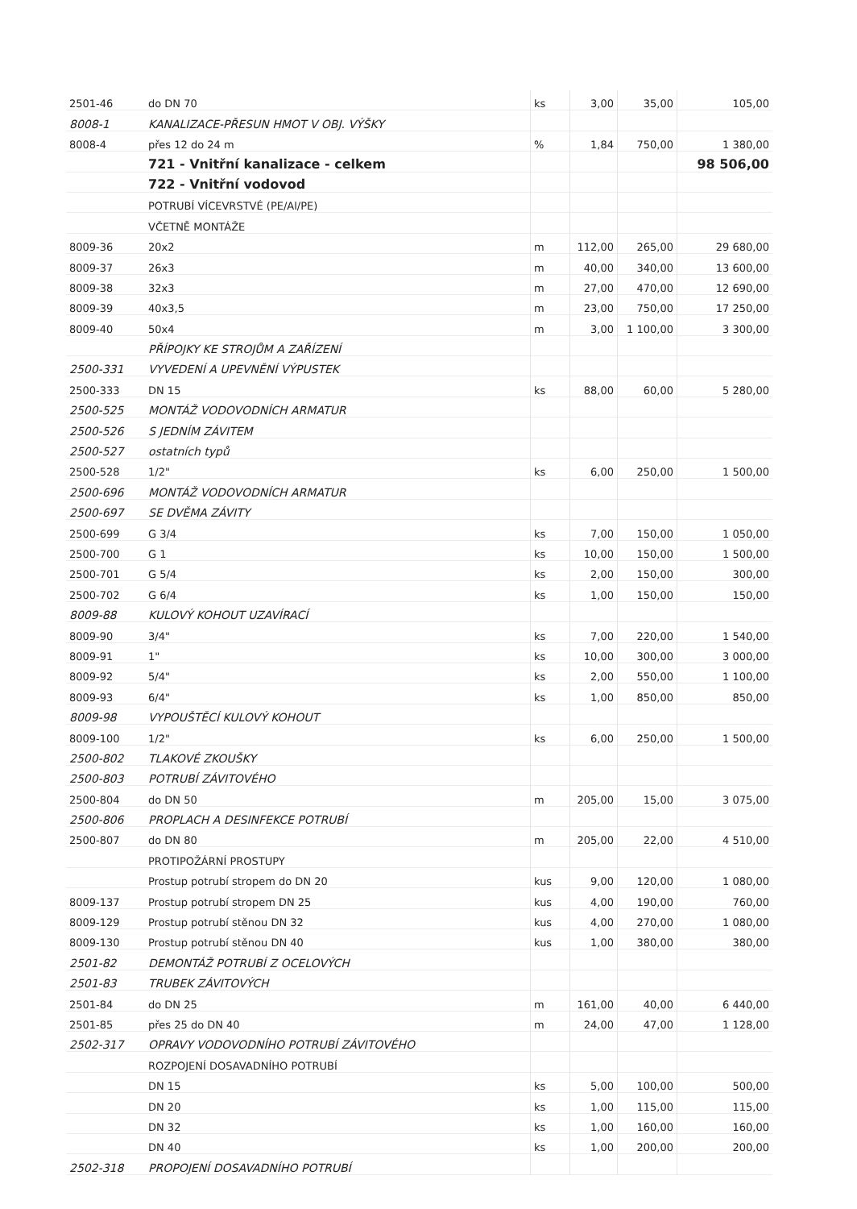| 2501-46 | do DN 70 | ks | 3,00 | 35,00 | 105,00 |
| 8008-1 | KANALIZACE-PŘESUN HMOT V OBJ. VÝŠKY | | | | |
| 8008-4 | přes 12 do 24 m | % | 1,84 | 750,00 | 1 380,00 |
| | 721 - Vnitřní kanalizace - celkem | | | | 98 506,00 |
| | 722 - Vnitřní vodovod | | | | |
| | POTRUBÍ VÍCEVRSTVÉ (PE/Al/PE) | | | | |
| | VČETNĚ MONTÁŽE | | | | |
| 8009-36 | 20x2 | m | 112,00 | 265,00 | 29 680,00 |
| 8009-37 | 26x3 | m | 40,00 | 340,00 | 13 600,00 |
| 8009-38 | 32x3 | m | 27,00 | 470,00 | 12 690,00 |
| 8009-39 | 40x3,5 | m | 23,00 | 750,00 | 17 250,00 |
| 8009-40 | 50x4 | m | 3,00 | 1 100,00 | 3 300,00 |
| | PŘÍPOJKY KE STROJŮM A ZAŘÍZENÍ | | | | |
| 2500-331 | VYVEDENÍ A UPEVNĚNÍ VÝPUSTEK | | | | |
| 2500-333 | DN 15 | ks | 88,00 | 60,00 | 5 280,00 |
| 2500-525 | MONTÁŽ VODOVODNÍCH ARMATUR | | | | |
| 2500-526 | S JEDNÍM ZÁVITEM | | | | |
| 2500-527 | ostatních typů | | | | |
| 2500-528 | 1/2" | ks | 6,00 | 250,00 | 1 500,00 |
| 2500-696 | MONTÁŽ VODOVODNÍCH ARMATUR | | | | |
| 2500-697 | SE DVĚMA ZÁVITY | | | | |
| 2500-699 | G 3/4 | ks | 7,00 | 150,00 | 1 050,00 |
| 2500-700 | G 1 | ks | 10,00 | 150,00 | 1 500,00 |
| 2500-701 | G 5/4 | ks | 2,00 | 150,00 | 300,00 |
| 2500-702 | G 6/4 | ks | 1,00 | 150,00 | 150,00 |
| 8009-88 | KULOVÝ KOHOUT UZAVÍRACÍ | | | | |
| 8009-90 | 3/4" | ks | 7,00 | 220,00 | 1 540,00 |
| 8009-91 | 1" | ks | 10,00 | 300,00 | 3 000,00 |
| 8009-92 | 5/4" | ks | 2,00 | 550,00 | 1 100,00 |
| 8009-93 | 6/4" | ks | 1,00 | 850,00 | 850,00 |
| 8009-98 | VYPOUŠTĚCÍ KULOVÝ KOHOUT | | | | |
| 8009-100 | 1/2" | ks | 6,00 | 250,00 | 1 500,00 |
| 2500-802 | TLAKOVÉ ZKOUŠKY | | | | |
| 2500-803 | POTRUBÍ ZÁVITOVÉHO | | | | |
| 2500-804 | do DN 50 | m | 205,00 | 15,00 | 3 075,00 |
| 2500-806 | PROPLACH A DESINFEKCE POTRUBÍ | | | | |
| 2500-807 | do DN 80 | m | 205,00 | 22,00 | 4 510,00 |
| | PROTIPOŽÁRNÍ PROSTUPY | | | | |
| | Prostup potrubí stropem do DN 20 | kus | 9,00 | 120,00 | 1 080,00 |
| 8009-137 | Prostup potrubí stropem DN 25 | kus | 4,00 | 190,00 | 760,00 |
| 8009-129 | Prostup potrubí stěnou DN 32 | kus | 4,00 | 270,00 | 1 080,00 |
| 8009-130 | Prostup potrubí stěnou DN 40 | kus | 1,00 | 380,00 | 380,00 |
| 2501-82 | DEMONTÁŽ POTRUBÍ Z OCELOVÝCH | | | | |
| 2501-83 | TRUBEK ZÁVITOVÝCH | | | | |
| 2501-84 | do DN 25 | m | 161,00 | 40,00 | 6 440,00 |
| 2501-85 | přes 25 do DN 40 | m | 24,00 | 47,00 | 1 128,00 |
| 2502-317 | OPRAVY VODOVODNÍHO POTRUBÍ ZÁVITOVÉHO | | | | |
| | ROZPOJENÍ DOSAVADNÍHO POTRUBÍ | | | | |
| | DN 15 | ks | 5,00 | 100,00 | 500,00 |
| | DN 20 | ks | 1,00 | 115,00 | 115,00 |
| | DN 32 | ks | 1,00 | 160,00 | 160,00 |
| | DN 40 | ks | 1,00 | 200,00 | 200,00 |
| 2502-318 | PROPOJENÍ DOSAVADNÍHO POTRUBÍ | | | | |